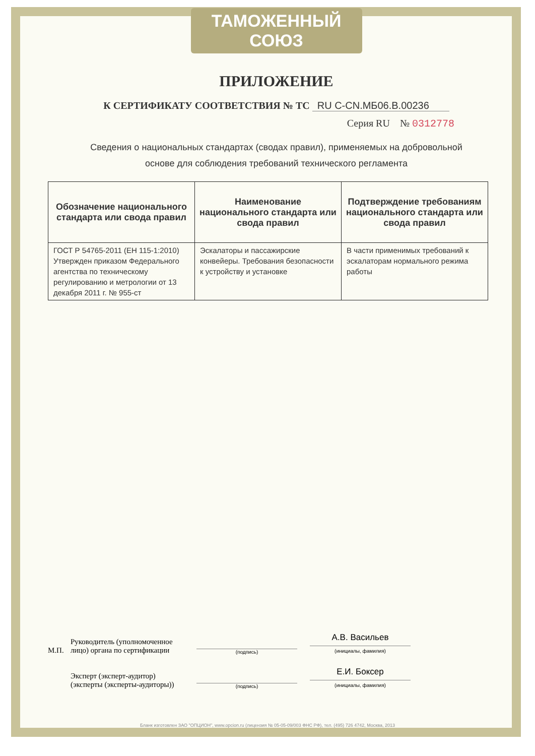ТАМОЖЕННЫЙ СОЮЗ
ПРИЛОЖЕНИЕ
К СЕРТИФИКАТУ СООТВЕТСТВИЯ № ТС RU C-CN.МБ06.В.00236
Серия RU № 0312778
Сведения о национальных стандартах (сводах правил), применяемых на добровольной
основе для соблюдения требований технического регламента
| Обозначение национального стандарта или свода правил | Наименование национального стандарта или свода правил | Подтверждение требованиям национального стандарта или свода правил |
| --- | --- | --- |
| ГОСТ Р 54765-2011 (ЕН 115-1:2010) Утвержден приказом Федерального агентства по техническому регулированию и метрологии от 13 декабря 2011 г. № 955-ст | Эскалаторы и пассажирские конвейеры. Требования безопасности к устройству и установке | В части применимых требований к эскалаторам нормального режима работы |
М.П.
Руководитель (уполномоченное лицо) органа по сертификации
(подпись)
А.В. Васильев
(инициалы, фамилия)
Эксперт (эксперт-аудитор) (эксперты (эксперты-аудиторы))
(подпись)
Е.И. Боксер
(инициалы, фамилия)
Бланк изготовлен ЗАО "ОПЦИОН", www.opcion.ru (лицензия № 05-05-09/003 ФНС РФ), тел. (495) 726 4742, Москва, 2013